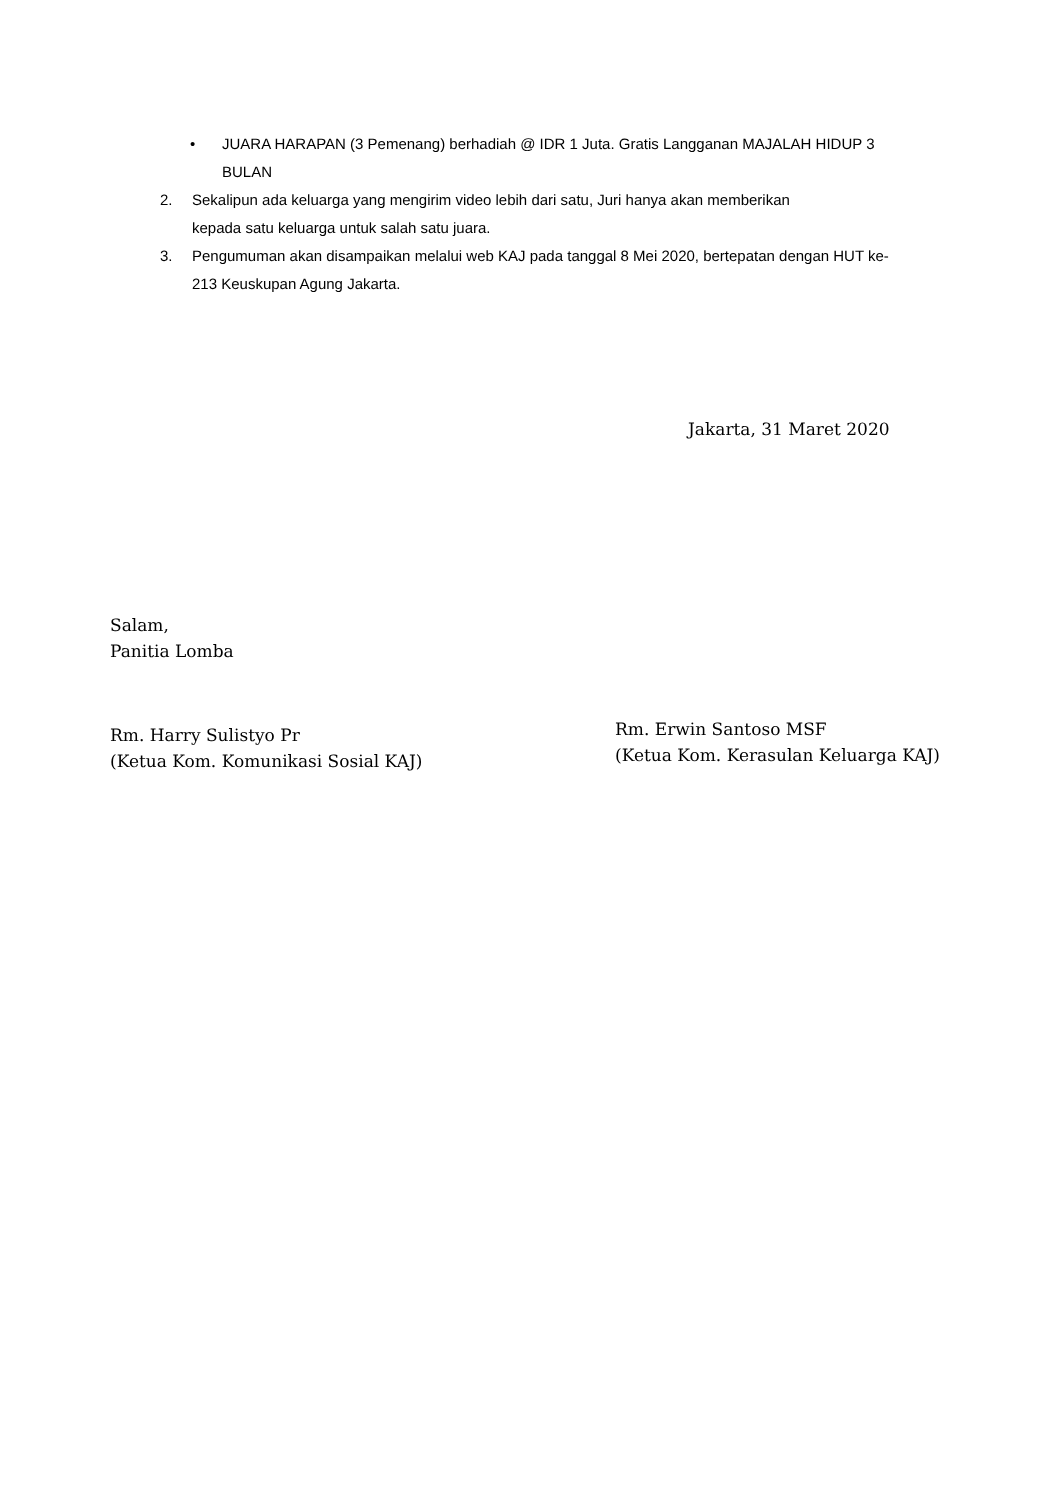• JUARA HARAPAN (3 Pemenang) berhadiah @ IDR 1 Juta. Gratis Langganan MAJALAH HIDUP 3 BULAN
2. Sekalipun ada keluarga yang mengirim video lebih dari satu, Juri hanya akan memberikan kepada satu keluarga untuk salah satu juara.
3. Pengumuman akan disampaikan melalui web KAJ pada tanggal 8 Mei 2020, bertepatan dengan HUT ke-213 Keuskupan Agung Jakarta.
Jakarta, 31 Maret 2020
Salam,
Panitia Lomba
Rm. Harry Sulistyo Pr
(Ketua Kom. Komunikasi Sosial KAJ)
Rm. Erwin Santoso MSF
(Ketua Kom. Kerasulan Keluarga KAJ)